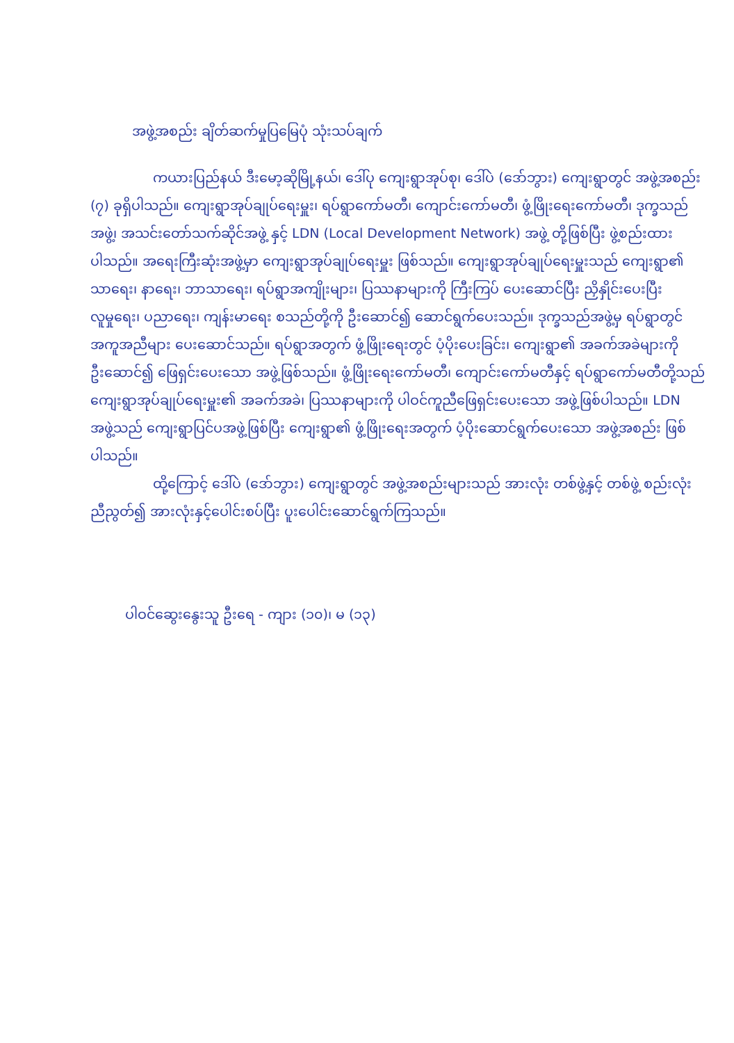အဖွဲ့အစည်း ချိတ်ဆက်မှုပြမြေပုံ သုံးသပ်ချက်
ကယားပြည်နယ် ဒီးမော့ဆိုမြို့နယ်၊ ဒေါ်ပု ကျေးရွာအုပ်စု၊ ဒေါ်ပဲ (ဒော်ဘွား) ကျေးရွာတွင် အဖွဲ့အစည်း (၇) ခုရှိပါသည်။ ကျေးရွာအုပ်ချုပ်ရေးမှူး၊ ရပ်ရွာကော်မတီ၊ ကျောင်းကော်မတီ၊ ဖွံ့ဖြိုးရေးကော်မတီ၊ ဒုက္ခသည်အဖွဲ့၊ အသင်းတော်သက်ဆိုင်အဖွဲ့ နှင့် LDN (Local Development Network) အဖွဲ့ တို့ဖြစ်ပြီး ဖွဲ့စည်းထားပါသည်။ အရေးကြီးဆုံးအဖွဲ့မှာ ကျေးရွာအုပ်ချုပ်ရေးမှူး ဖြစ်သည်။ ကျေးရွာအုပ်ချုပ်ရေးမှူးသည် ကျေးရွာ၏ သာရေး၊ နာရေး၊ ဘာသာရေး၊ ရပ်ရွာအကျိုးများ၊ ပြဿနာများကို ကြီးကြပ် ပေးဆောင်ပြီး ညှိနှိုင်းပေးပြီး လူမှုရေး၊ ပညာရေး၊ ကျန်းမာရေး စသည်တို့ကို ဦးဆောင်၍ ဆောင်ရွက်ပေးသည်။ ဒုက္ခသည်အဖွဲ့မှ ရပ်ရွာတွင် အကူအညီများ ပေးဆောင်သည်။ ရပ်ရွာအတွက် ဖွံ့ဖြိုးရေးတွင် ပံ့ပိုးပေးခြင်း၊ ကျေးရွာ၏ အခက်အခဲများကို ဦးဆောင်၍ ဖြေရှင်းပေးသော အဖွဲ့ဖြစ်သည်။ ဖွံ့ဖြိုးရေးကော်မတီ၊ ကျောင်းကော်မတီနှင့် ရပ်ရွာကော်မတီတို့သည် ကျေးရွာအုပ်ချုပ်ရေးမှူး၏ အခက်အခဲ၊ ပြဿနာများကို ပါဝင်ကူညီဖြေရှင်းပေးသော အဖွဲ့ဖြစ်ပါသည်။ LDN အဖွဲ့သည် ကျေးရွာပြင်ပအဖွဲ့ဖြစ်ပြီး ကျေးရွာ၏ ဖွံ့ဖြိုးရေးအတွက် ပံ့ပိုးဆောင်ရွက်ပေးသော အဖွဲ့အစည်း ဖြစ်ပါသည်။
ထို့ကြောင့် ဒေါ်ပဲ (ဒော်ဘွား) ကျေးရွာတွင် အဖွဲ့အစည်းများသည် အားလုံး တစ်ဖွဲ့နှင့် တစ်ဖွဲ့ စည်းလုံးညီညွတ်၍ အားလုံးနှင့်ပေါင်းစပ်ပြီး ပူးပေါင်းဆောင်ရွက်ကြသည်။
ပါဝင်ဆွေးနွေးသူ ဦးရေ - ကျား (၁၀)၊ မ (၁၃)